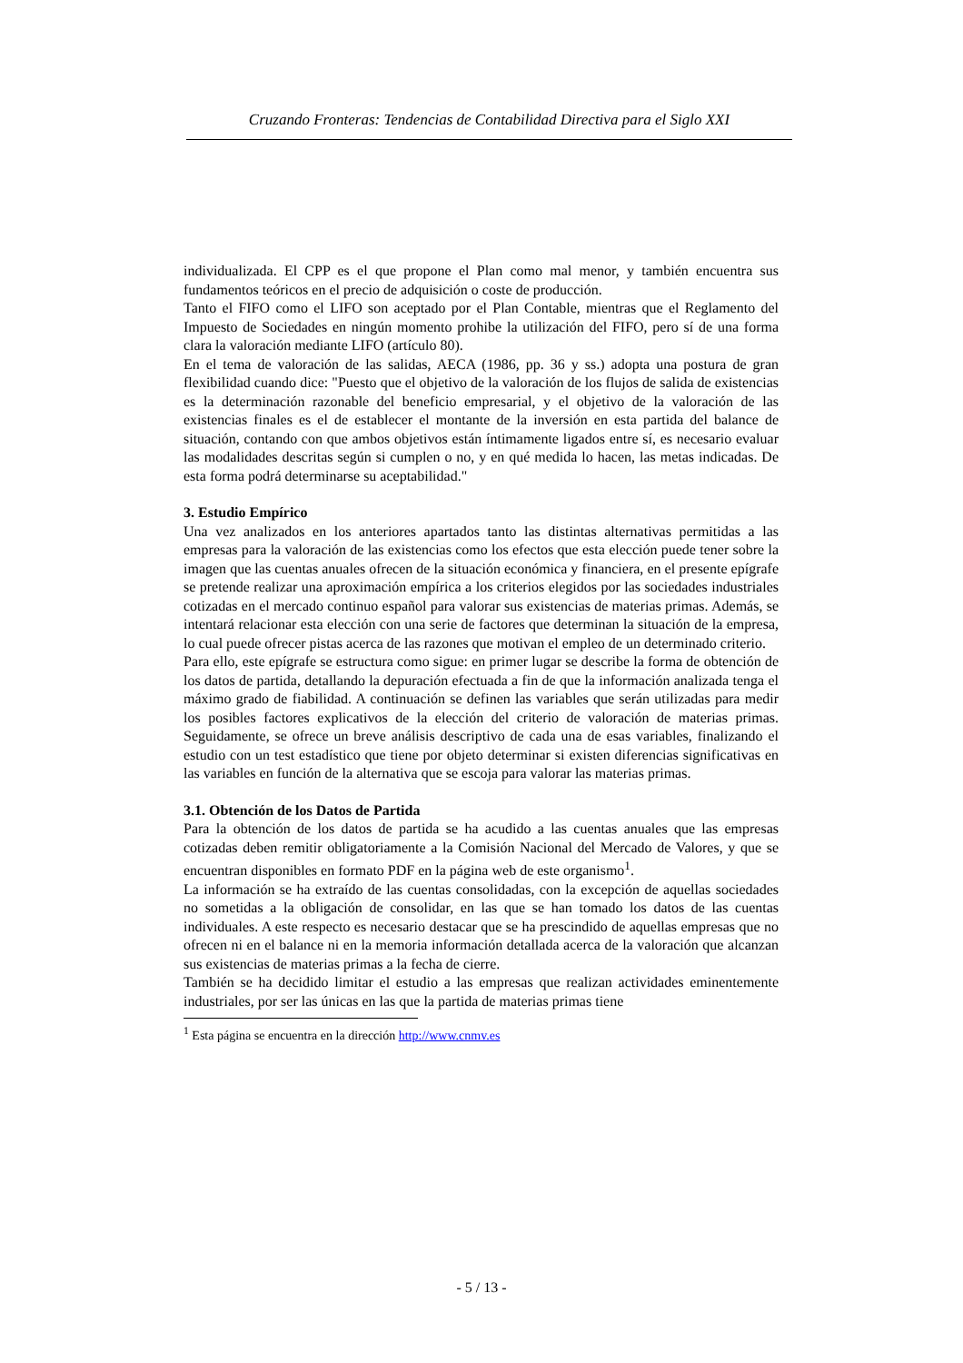Cruzando Fronteras: Tendencias de Contabilidad Directiva para el Siglo XXI
individualizada. El CPP es el que propone el Plan como mal menor, y también encuentra sus fundamentos teóricos en el precio de adquisición o coste de producción.
Tanto el FIFO como el LIFO son aceptado por el Plan Contable, mientras que el Reglamento del Impuesto de Sociedades en ningún momento prohibe la utilización del FIFO, pero sí de una forma clara la valoración mediante LIFO (artículo 80).
En el tema de valoración de las salidas, AECA (1986, pp. 36 y ss.) adopta una postura de gran flexibilidad cuando dice: "Puesto que el objetivo de la valoración de los flujos de salida de existencias es la determinación razonable del beneficio empresarial, y el objetivo de la valoración de las existencias finales es el de establecer el montante de la inversión en esta partida del balance de situación, contando con que ambos objetivos están íntimamente ligados entre sí, es necesario evaluar las modalidades descritas según si cumplen o no, y en qué medida lo hacen, las metas indicadas. De esta forma podrá determinarse su aceptabilidad."
3. Estudio Empírico
Una vez analizados en los anteriores apartados tanto las distintas alternativas permitidas a las empresas para la valoración de las existencias como los efectos que esta elección puede tener sobre la imagen que las cuentas anuales ofrecen de la situación económica y financiera, en el presente epígrafe se pretende realizar una aproximación empírica a los criterios elegidos por las sociedades industriales cotizadas en el mercado continuo español para valorar sus existencias de materias primas. Además, se intentará relacionar esta elección con una serie de factores que determinan la situación de la empresa, lo cual puede ofrecer pistas acerca de las razones que motivan el empleo de un determinado criterio.
Para ello, este epígrafe se estructura como sigue: en primer lugar se describe la forma de obtención de los datos de partida, detallando la depuración efectuada a fin de que la información analizada tenga el máximo grado de fiabilidad. A continuación se definen las variables que serán utilizadas para medir los posibles factores explicativos de la elección del criterio de valoración de materias primas. Seguidamente, se ofrece un breve análisis descriptivo de cada una de esas variables, finalizando el estudio con un test estadístico que tiene por objeto determinar si existen diferencias significativas en las variables en función de la alternativa que se escoja para valorar las materias primas.
3.1. Obtención de los Datos de Partida
Para la obtención de los datos de partida se ha acudido a las cuentas anuales que las empresas cotizadas deben remitir obligatoriamente a la Comisión Nacional del Mercado de Valores, y que se encuentran disponibles en formato PDF en la página web de este organismo<sup>1</sup>.
La información se ha extraído de las cuentas consolidadas, con la excepción de aquellas sociedades no sometidas a la obligación de consolidar, en las que se han tomado los datos de las cuentas individuales. A este respecto es necesario destacar que se ha prescindido de aquellas empresas que no ofrecen ni en el balance ni en la memoria información detallada acerca de la valoración que alcanzan sus existencias de materias primas a la fecha de cierre.
También se ha decidido limitar el estudio a las empresas que realizan actividades eminentemente industriales, por ser las únicas en las que la partida de materias primas tiene
<sup>1</sup> Esta página se encuentra en la dirección http://www.cnmv.es
- 5 / 13 -